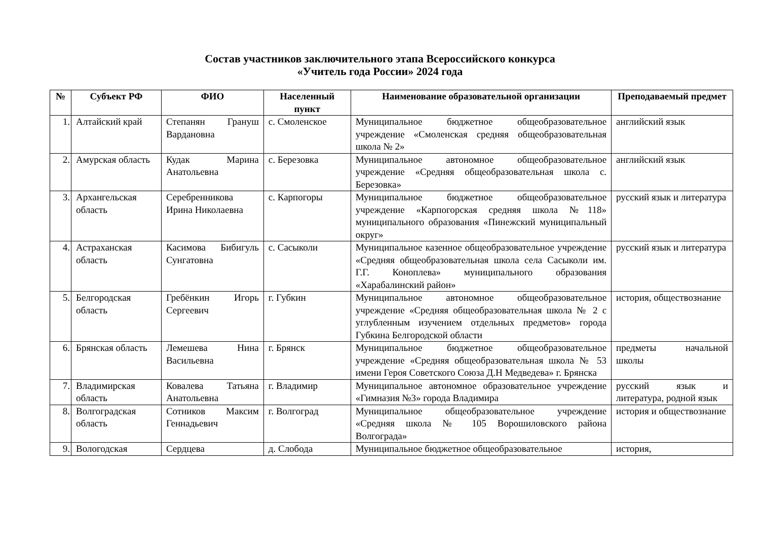Состав участников заключительного этапа Всероссийского конкурса
«Учитель года России» 2024 года
| № | Субъект РФ | ФИО | Населенный пункт | Наименование образовательной организации | Преподаваемый предмет |
| --- | --- | --- | --- | --- | --- |
| 1. | Алтайский край | Степанян Грануш Вардановна | с. Смоленское | Муниципальное бюджетное общеобразовательное учреждение «Смоленская средняя общеобразовательная школа № 2» | английский язык |
| 2. | Амурская область | Кудак Марина Анатольевна | с. Березовка | Муниципальное автономное общеобразовательное учреждение «Средняя общеобразовательная школа с. Березовка» | английский язык |
| 3. | Архангельская область | Серебренникова Ирина Николаевна | с. Карпогоры | Муниципальное бюджетное общеобразовательное учреждение «Карпогорская средняя школа №118» муниципального образования «Пинежский муниципальный округ» | русский язык и литература |
| 4. | Астраханская область | Касимова Бибигуль Сунгатовна | с. Сасыколи | Муниципальное казенное общеобразовательное учреждение «Средняя общеобразовательная школа села Сасыколи им. Г.Г. Коноплева» муниципального образования «Харабалинский район» | русский язык и литература |
| 5. | Белгородская область | Гребёнкин Игорь Сергеевич | г. Губкин | Муниципальное автономное общеобразовательное учреждение «Средняя общеобразовательная школа № 2 с углубленным изучением отдельных предметов» города Губкина Белгородской области | история, обществознание |
| 6. | Брянская область | Лемешева Нина Васильевна | г. Брянск | Муниципальное бюджетное общеобразовательное учреждение «Средняя общеобразовательная школа № 53 имени Героя Советского Союза Д.Н Медведева» г. Брянска | предметы начальной школы |
| 7. | Владимирская область | Ковалева Татьяна Анатольевна | г. Владимир | Муниципальное автономное образовательное учреждение «Гимназия №3» города Владимира | русский язык и литература, родной язык |
| 8. | Волгоградская область | Сотников Максим Геннадьевич | г. Волгоград | Муниципальное общеобразовательное учреждение «Средняя школа № 105 Ворошиловского района Волгограда» | история и обществознание |
| 9. | Вологодская | Сердцева | д. Слобода | Муниципальное бюджетное общеобразовательное | история, |